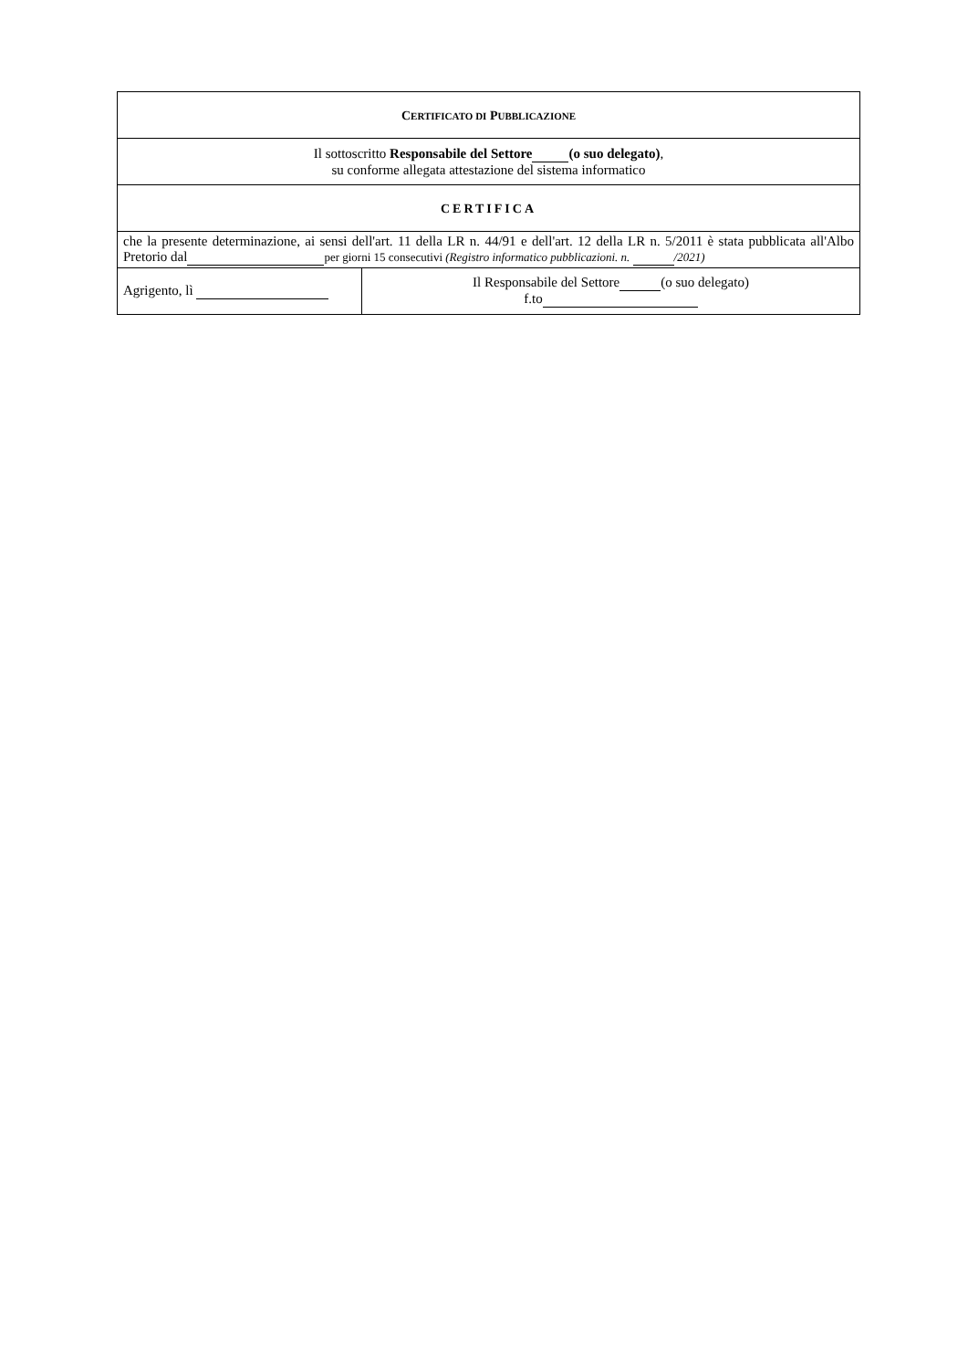| C ERTIFICATO DI P UBBLICAZIONE | |
| Il sottoscritto Responsabile del Settore (o suo delegato) , su conforme allegata attestazione del sistema informatico | |
| CERTIFICA | |
| che la presente determinazione, ai sensi dell'art. 11 della LR n. 44/91 e dell'art. 12 della LR n. 5/2011 è stata pubblicata all'Albo Pretorio dal per giorni 15 consecutivi (Registro informatico pubblicazioni. n. /2021) | |
| Agrigento, lì | Il Responsabile del Settore (o suo delegato) f.to |